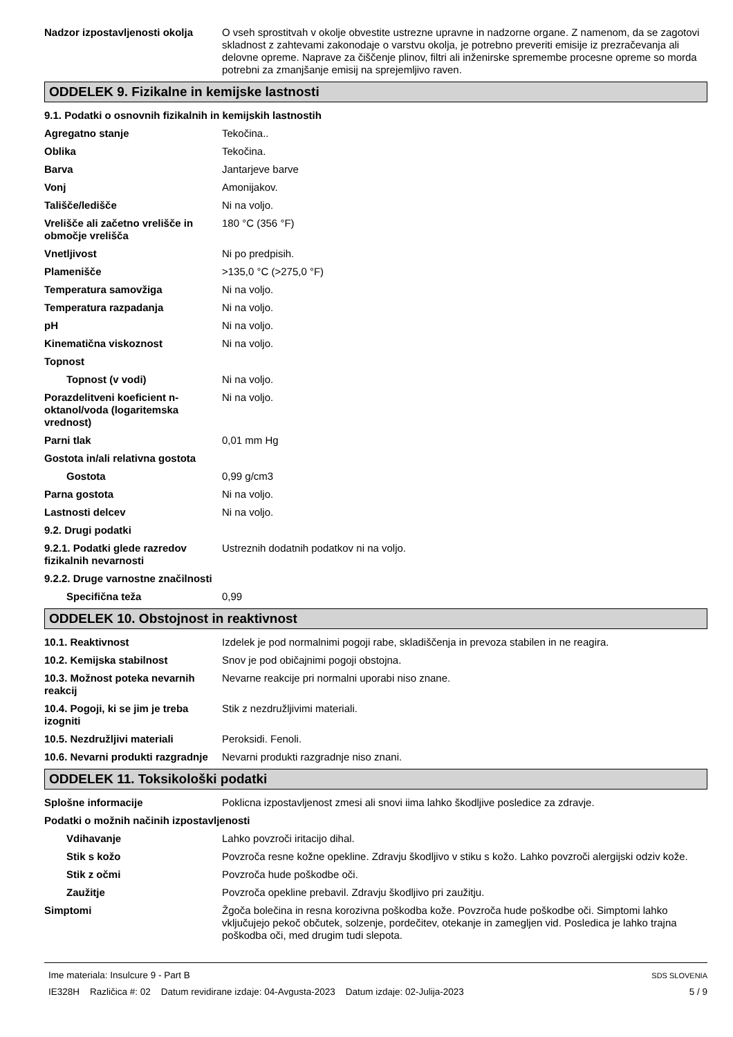Nadzor izpostavljenosti okolja
O vseh sprostitvah v okolje obvestite ustrezne upravne in nadzorne organe. Z namenom, da se zagotovi skladnost z zahtevami zakonodaje o varstvu okolja, je potrebno preveriti emisije iz prezračevanja ali delovne opreme. Naprave za čiščenje plinov, filtri ali inženirske spremembe procesne opreme so morda potrebni za zmanjšanje emisij na sprejemljivo raven.
ODDELEK 9. Fizikalne in kemijske lastnosti
9.1. Podatki o osnovnih fizikalnih in kemijskih lastnostih
Agregatno stanje Tekočina..
Oblika Tekočina.
Barva Jantarjeve barve
Vonj Amonijakov.
Tališče/ledišče Ni na voljo.
Vrelišče ali začetno vrelišče in območje vrelišča
180 °C (356 °F)
Vnetljivost Ni po predpisih.
Plamenišče >135,0 °C (>275,0 °F)
Temperatura samovžiga Ni na voljo.
Temperatura razpadanja Ni na voljo.
pH Ni na voljo.
Kinematična viskoznost Ni na voljo.
Topnost
Topnost (v vodi) Ni na voljo.
Porazdelitveni koeficient n-oktanol/voda (logaritemska vrednost)
Ni na voljo.
Parni tlak 0,01 mm Hg
Gostota in/ali relativna gostota
Gostota 0,99 g/cm3
Parna gostota Ni na voljo.
Lastnosti delcev Ni na voljo.
9.2. Drugi podatki
9.2.1. Podatki glede razredov fizikalnih nevarnosti
Ustreznih dodatnih podatkov ni na voljo.
9.2.2. Druge varnostne značilnosti
Specifična teža 0,99
ODDELEK 10. Obstojnost in reaktivnost
10.1. Reaktivnost Izdelek je pod normalnimi pogoji rabe, skladiščenja in prevoza stabilen in ne reagira.
10.2. Kemijska stabilnost Snov je pod običajnimi pogoji obstojna.
10.3. Možnost poteka nevarnih reakcij
Nevarne reakcije pri normalni uporabi niso znane.
10.4. Pogoji, ki se jim je treba izogniti
Stik z nezdružljivimi materiali.
10.5. Nezdružljivi materiali Peroksidi. Fenoli.
10.6. Nevarni produkti razgradnje
Nevarni produkti razgradnje niso znani.
ODDELEK 11. Toksikološki podatki
Splošne informacije Poklicna izpostavljenost zmesi ali snovi iima lahko škodljive posledice za zdravje.
Podatki o možnih načinih izpostavljenosti
Vdihavanje Lahko povzroči iritacijo dihal.
Stik s kožo Povzroča resne kožne opekline. Zdravju škodljivo v stiku s kožo. Lahko povzroči alergijski odziv kože.
Stik z očmi Povzroča hude poškodbe oči.
Zaužitje Povzroča opekline prebavil. Zdravju škodljivo pri zaužitju.
Simptomi Žgoča bolečina in resna korozivna poškodba kože. Povzroča hude poškodbe oči. Simptomi lahko vključujejo pekoč občutek, solzenje, pordečitev, otekanje in zamegljen vid. Posledica je lahko trajna poškodba oči, med drugim tudi slepota.
Ime materiala: Insulcure 9 - Part B
IE328H Različica #: 02 Datum revidirane izdaje: 04-Avgusta-2023 Datum izdaje: 02-Julija-2023
SDS SLOVENIA
5 / 9